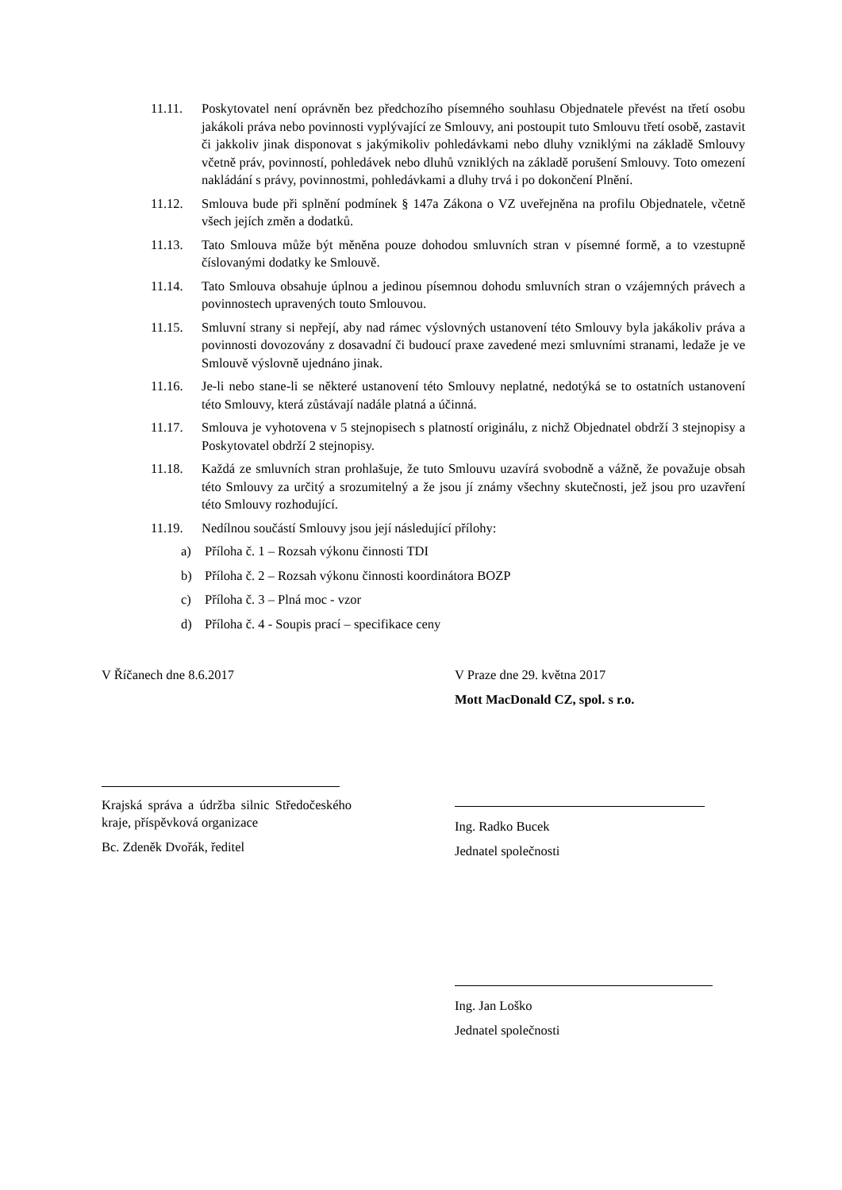11.11. Poskytovatel není oprávněn bez předchozího písemného souhlasu Objednatele převést na třetí osobu jakákoli práva nebo povinnosti vyplývající ze Smlouvy, ani postoupit tuto Smlouvu třetí osobě, zastavit či jakkoliv jinak disponovat s jakýmikoliv pohledávkami nebo dluhy vzniklými na základě Smlouvy včetně práv, povinností, pohledávek nebo dluhů vzniklých na základě porušení Smlouvy. Toto omezení nakládání s právy, povinnostmi, pohledávkami a dluhy trvá i po dokončení Plnění.
11.12. Smlouva bude při splnění podmínek § 147a Zákona o VZ uveřejněna na profilu Objednatele, včetně všech jejích změn a dodatků.
11.13. Tato Smlouva může být měněna pouze dohodou smluvních stran v písemné formě, a to vzestupně číslovanými dodatky ke Smlouvě.
11.14. Tato Smlouva obsahuje úplnou a jedinou písemnou dohodu smluvních stran o vzájemných právech a povinnostech upravených touto Smlouvou.
11.15. Smluvní strany si nepřejí, aby nad rámec výslovných ustanovení této Smlouvy byla jakákoliv práva a povinnosti dovozovány z dosavadní či budoucí praxe zavedené mezi smluvními stranami, ledaže je ve Smlouvě výslovně ujednáno jinak.
11.16. Je-li nebo stane-li se některé ustanovení této Smlouvy neplatné, nedotýká se to ostatních ustanovení této Smlouvy, která zůstávají nadále platná a účinná.
11.17. Smlouva je vyhotovena v 5 stejnopisech s platností originálu, z nichž Objednatel obdrží 3 stejnopisy a Poskytovatel obdrží 2 stejnopisy.
11.18. Každá ze smluvních stran prohlašuje, že tuto Smlouvu uzavírá svobodně a vážně, že považuje obsah této Smlouvy za určitý a srozumitelný a že jsou jí známy všechny skutečnosti, jež jsou pro uzavření této Smlouvy rozhodující.
11.19. Nedílnou součástí Smlouvy jsou její následující přílohy:
a) Příloha č. 1 – Rozsah výkonu činnosti TDI
b) Příloha č. 2 – Rozsah výkonu činnosti koordinátora BOZP
c) Příloha č. 3 – Plná moc - vzor
d) Příloha č. 4 - Soupis prací – specifikace ceny
V Říčanech dne 8.6.2017
Krajská správa a údržba silnic Středočeského kraje, příspěvková organizace
Bc. Zdeněk Dvořák, ředitel
V Praze dne 29. května 2017
Mott MacDonald CZ, spol. s r.o.
Ing. Radko Bucek
Jednatel společnosti
Ing. Jan Loško
Jednatel společnosti